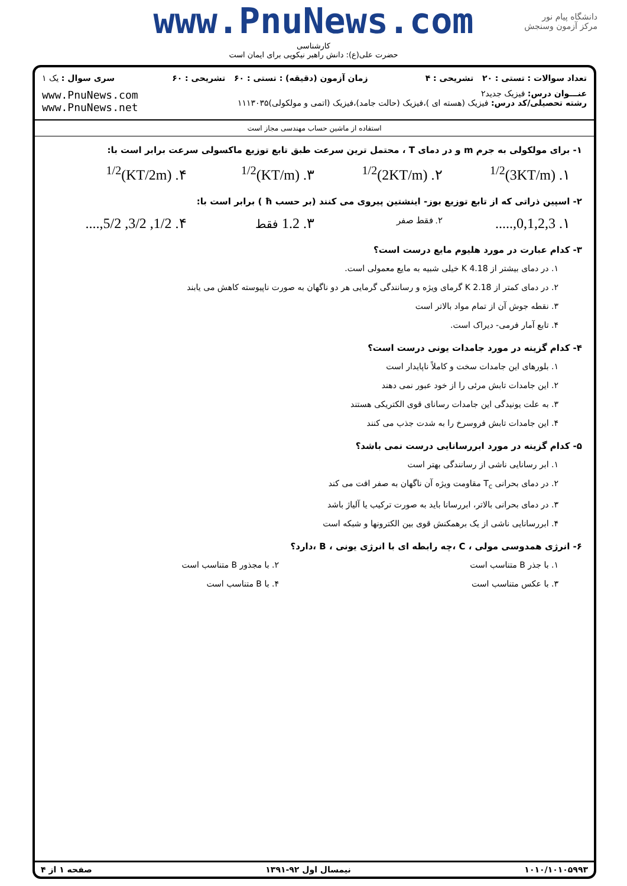www.PnuNews.com
کارشناسی
حضرت علی(ع): دانش راهبر نیکویی برای ایمان است
دانشگاه پیام نور
مرکز آزمون وسنجش
تعداد سوالات : تستی : ۲۰ تشریحی : ۴ زمان آزمون (دقیقه) : تستی : ۶۰ تشریحی : ۶۰ سری سوال : یک ۱
عنـــوان درس: فیزیک جدید۲
رشته تحصیلی/کد درس: فیزیک (هسته ای )،فیزیک (حالت جامد)،فیزیک (اتمی و مولکولی)۱۱۱۳۰۳۵
www.PnuNews.com
www.PnuNews.net
استفاده از ماشین حساب مهندسی مجاز است
۱- برای مولکولی به جرم m و در دمای T ، محتمل ترین سرعت طبق تابع توزیع ماکسولی سرعت برابر است با:
۱. (3KT/m)<sup>1/2</sup> ۲. (2KT/m)<sup>1/2</sup> ۳. (KT/m)<sup>1/2</sup> ۴. (KT/2m)<sup>1/2</sup>
۲- اسپین ذراتی که از تابع توزیع بوز- اینشتین پیروی می کنند (بر حسب ħ ) برابر است با:
۱. 0,1,2,3,.....
۲. فقط صفر
۳. 1.2 فقط
۴. 1/2, 3/2, 5/2,....
۳- کدام عبارت در مورد هلیوم مایع درست است؟
۱. در دمای بیشتر از 4.18 K خیلی شبیه به مایع معمولی است.
۲. در دمای کمتر از 2.18 K گرمای ویژه و رسانندگی گرمایی هر دو ناگهان به صورت ناپیوسته کاهش می یابند
۳. نقطه جوش آن از تمام مواد بالاتر است
۴. تابع آمار فرمی- دیراک است.
۴- کدام گزینه در مورد جامدات یونی درست است؟
۱. بلورهای این جامدات سخت و کاملاً ناپایدار است
۲. این جامدات تابش مرئی را از خود عبور نمی دهند
۳. به علت یونیدگی این جامدات رسانای قوی الکتریکی هستند
۴. این جامدات تابش فروسرخ را به شدت جذب می کنند
۵- کدام گزینه در مورد ابررسانایی درست نمی باشد؟
۱. ابر رسانایی ناشی از رسانندگی بهتر است
۲. در دمای بحرانی T<sub>c</sub> مقاومت ویژه آن ناگهان به صفر افت می کند
۳. در دمای بحرانی بالاتر، ابررسانا باید به صورت ترکیب یا آلیاژ باشد
۴. ابررسانایی ناشی از یک برهمکنش قوی بین الکترونها و شبکه است
۶- انرژی همدوسی مولی ، C ،چه رابطه ای با انرژی یونی ، B ،دارد؟
۱. با جذر B متناسب است ۲. با مجذور B متناسب است
۳. با عکس متناسب است ۴. با B متناسب است
۱۰۱۰/۱۰۱۰۵۹۹۳ نیمسال اول ۹۲-۱۳۹۱ صفحه ۱ از ۴